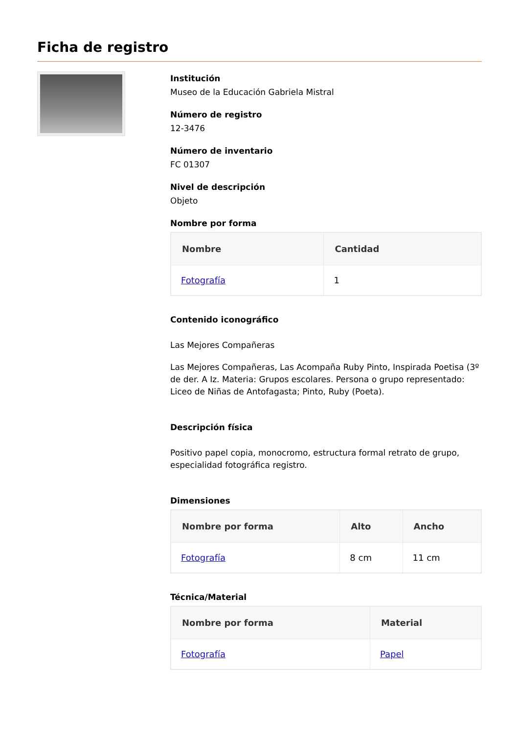Ficha de registro
Institución
Museo de la Educación Gabriela Mistral
Número de registro
12-3476
Número de inventario
FC 01307
Nivel de descripción
Objeto
Nombre por forma
| Nombre | Cantidad |
| --- | --- |
| Fotografía | 1 |
Contenido iconográfico
Las Mejores Compañeras
Las Mejores Compañeras, Las Acompaña Ruby Pinto, Inspirada Poetisa (3º de der. A Iz. Materia: Grupos escolares. Persona o grupo representado: Liceo de Niñas de Antofagasta; Pinto, Ruby (Poeta).
Descripción física
Positivo papel copia, monocromo, estructura formal retrato de grupo, especialidad fotográfica registro.
Dimensiones
| Nombre por forma | Alto | Ancho |
| --- | --- | --- |
| Fotografía | 8 cm | 11 cm |
Técnica/Material
| Nombre por forma | Material |
| --- | --- |
| Fotografía | Papel |